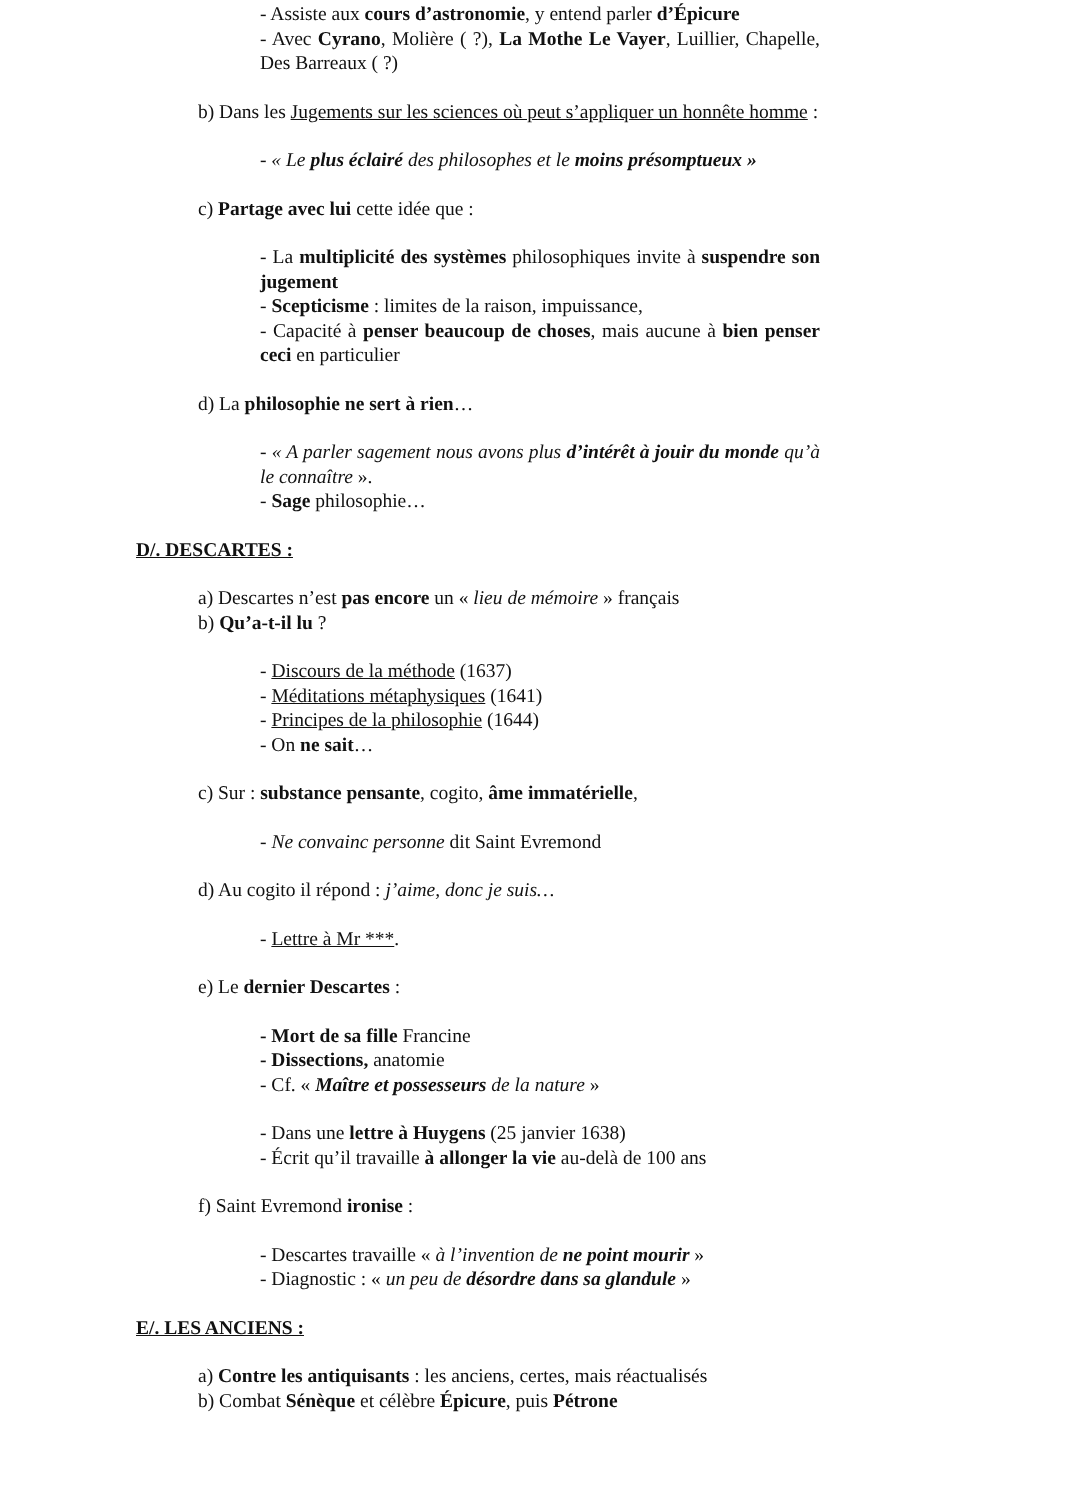- Assiste aux cours d’astronomie, y entend parler d’Épicure
- Avec Cyrano, Molière ( ?), La Mothe Le Vayer, Luillier, Chapelle, Des Barreaux ( ?)
b) Dans les Jugements sur les sciences où peut s’appliquer un honnête homme :
- « Le plus éclairé des philosophes et le moins présomptueux »
c) Partage avec lui cette idée que :
- La multiplicité des systèmes philosophiques invite à suspendre son jugement
- Scepticisme : limites de la raison, impuissance,
- Capacité à penser beaucoup de choses, mais aucune à bien penser ceci en particulier
d) La philosophie ne sert à rien…
- « A parler sagement nous avons plus d’intérêt à jouir du monde qu’à le connaître ».
- Sage philosophie…
D/. DESCARTES :
a) Descartes n’est pas encore un « lieu de mémoire » français
b) Qu’a-t-il lu ?
- Discours de la méthode (1637)
- Méditations métaphysiques (1641)
- Principes de la philosophie (1644)
- On ne sait…
c) Sur : substance pensante, cogito, âme immatérielle,
- Ne convainc personne dit Saint Evremond
d) Au cogito il répond : j’aime, donc je suis…
- Lettre à Mr ***.
e) Le dernier Descartes :
- Mort de sa fille Francine
- Dissections, anatomie
- Cf. « Maître et possesseurs de la nature »
- Dans une lettre à Huygens (25 janvier 1638)
- Écrit qu’il travaille à allonger la vie au-delà de 100 ans
f) Saint Evremond ironise :
- Descartes travaille « à l’invention de ne point mourir »
- Diagnostic : « un peu de désordre dans sa glandule »
E/. LES ANCIENS :
a) Contre les antiquisants : les anciens, certes, mais réactualisés
b) Combat Sénèque et célèbre Épicure, puis Pétrone